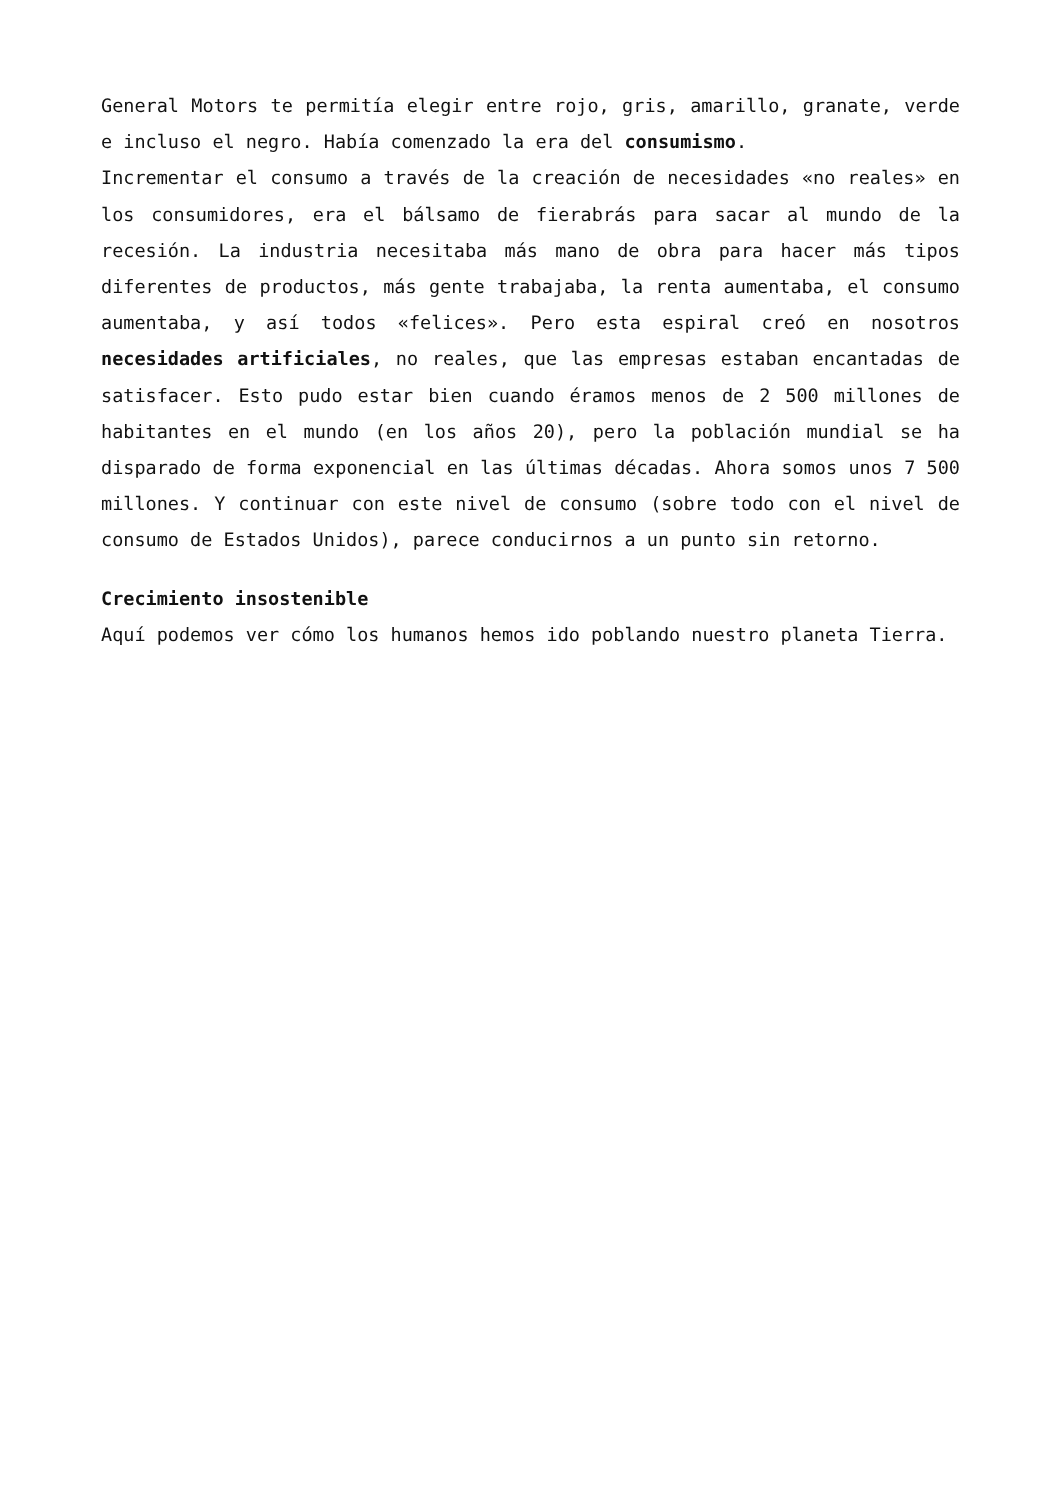General Motors te permitía elegir entre rojo, gris, amarillo, granate, verde e incluso el negro. Había comenzado la era del consumismo.
Incrementar el consumo a través de la creación de necesidades «no reales» en los consumidores, era el bálsamo de fierabrás para sacar al mundo de la recesión. La industria necesitaba más mano de obra para hacer más tipos diferentes de productos, más gente trabajaba, la renta aumentaba, el consumo aumentaba, y así todos «felices». Pero esta espiral creó en nosotros necesidades artificiales, no reales, que las empresas estaban encantadas de satisfacer. Esto pudo estar bien cuando éramos menos de 2 500 millones de habitantes en el mundo (en los años 20), pero la población mundial se ha disparado de forma exponencial en las últimas décadas. Ahora somos unos 7 500 millones. Y continuar con este nivel de consumo (sobre todo con el nivel de consumo de Estados Unidos), parece conducirnos a un punto sin retorno.
Crecimiento insostenible
Aquí podemos ver cómo los humanos hemos ido poblando nuestro planeta Tierra.